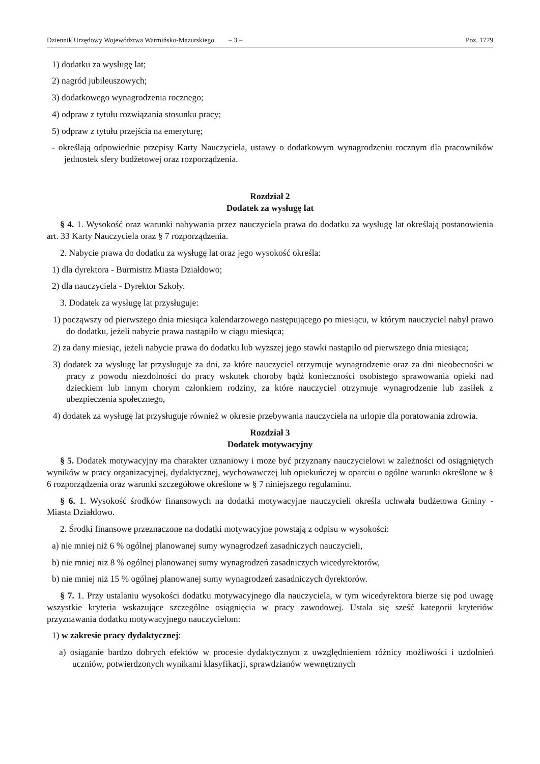Dziennik Urzędowy Województwa Warmińsko-Mazurskiego – 3 – Poz. 1779
1) dodatku za wysługę lat;
2) nagród jubileuszowych;
3) dodatkowego wynagrodzenia rocznego;
4) odpraw z tytułu rozwiązania stosunku pracy;
5) odpraw z tytułu przejścia na emeryturę;
- określają odpowiednie przepisy Karty Nauczyciela, ustawy o dodatkowym wynagrodzeniu rocznym dla pracowników jednostek sfery budżetowej oraz rozporządzenia.
Rozdział 2
Dodatek za wysługę lat
§ 4. 1. Wysokość oraz warunki nabywania przez nauczyciela prawa do dodatku za wysługę lat określają postanowienia art. 33 Karty Nauczyciela oraz § 7 rozporządzenia.
2. Nabycie prawa do dodatku za wysługę lat oraz jego wysokość określa:
1) dla dyrektora - Burmistrz Miasta Działdowo;
2) dla nauczyciela - Dyrektor Szkoły.
3. Dodatek za wysługę lat przysługuje:
1) począwszy od pierwszego dnia miesiąca kalendarzowego następującego po miesiącu, w którym nauczyciel nabył prawo do dodatku, jeżeli nabycie prawa nastąpiło w ciągu miesiąca;
2) za dany miesiąc, jeżeli nabycie prawa do dodatku lub wyższej jego stawki nastąpiło od pierwszego dnia miesiąca;
3) dodatek za wysługę lat przysługuje za dni, za które nauczyciel otrzymuje wynagrodzenie oraz za dni nieobecności w pracy z powodu niezdolności do pracy wskutek choroby bądź konieczności osobistego sprawowania opieki nad dzieckiem lub innym chorym członkiem rodziny, za które nauczyciel otrzymuje wynagrodzenie lub zasiłek z ubezpieczenia społecznego,
4) dodatek za wysługę lat przysługuje również w okresie przebywania nauczyciela na urlopie dla poratowania zdrowia.
Rozdział 3
Dodatek motywacyjny
§ 5. Dodatek motywacyjny ma charakter uznaniowy i może być przyznany nauczycielowi w zależności od osiągniętych wyników w pracy organizacyjnej, dydaktycznej, wychowawczej lub opiekuńczej w oparciu o ogólne warunki określone w § 6 rozporządzenia oraz warunki szczegółowe określone w § 7 niniejszego regulaminu.
§ 6. 1. Wysokość środków finansowych na dodatki motywacyjne nauczycieli określa uchwała budżetowa Gminy - Miasta Działdowo.
2. Środki finansowe przeznaczone na dodatki motywacyjne powstają z odpisu w wysokości:
a) nie mniej niż 6 % ogólnej planowanej sumy wynagrodzeń zasadniczych nauczycieli,
b) nie mniej niż 8 % ogólnej planowanej sumy wynagrodzeń zasadniczych wicedyrektorów,
b) nie mniej niż 15 % ogólnej planowanej sumy wynagrodzeń zasadniczych dyrektorów.
§ 7. 1. Przy ustalaniu wysokości dodatku motywacyjnego dla nauczyciela, w tym wicedyrektora bierze się pod uwagę wszystkie kryteria wskazujące szczególne osiągnięcia w pracy zawodowej. Ustala się sześć kategorii kryteriów przyznawania dodatku motywacyjnego nauczycielom:
1) w zakresie pracy dydaktycznej:
a) osiąganie bardzo dobrych efektów w procesie dydaktycznym z uwzględnieniem różnicy możliwości i uzdolnień uczniów, potwierdzonych wynikami klasyfikacji, sprawdzianów wewnętrznych